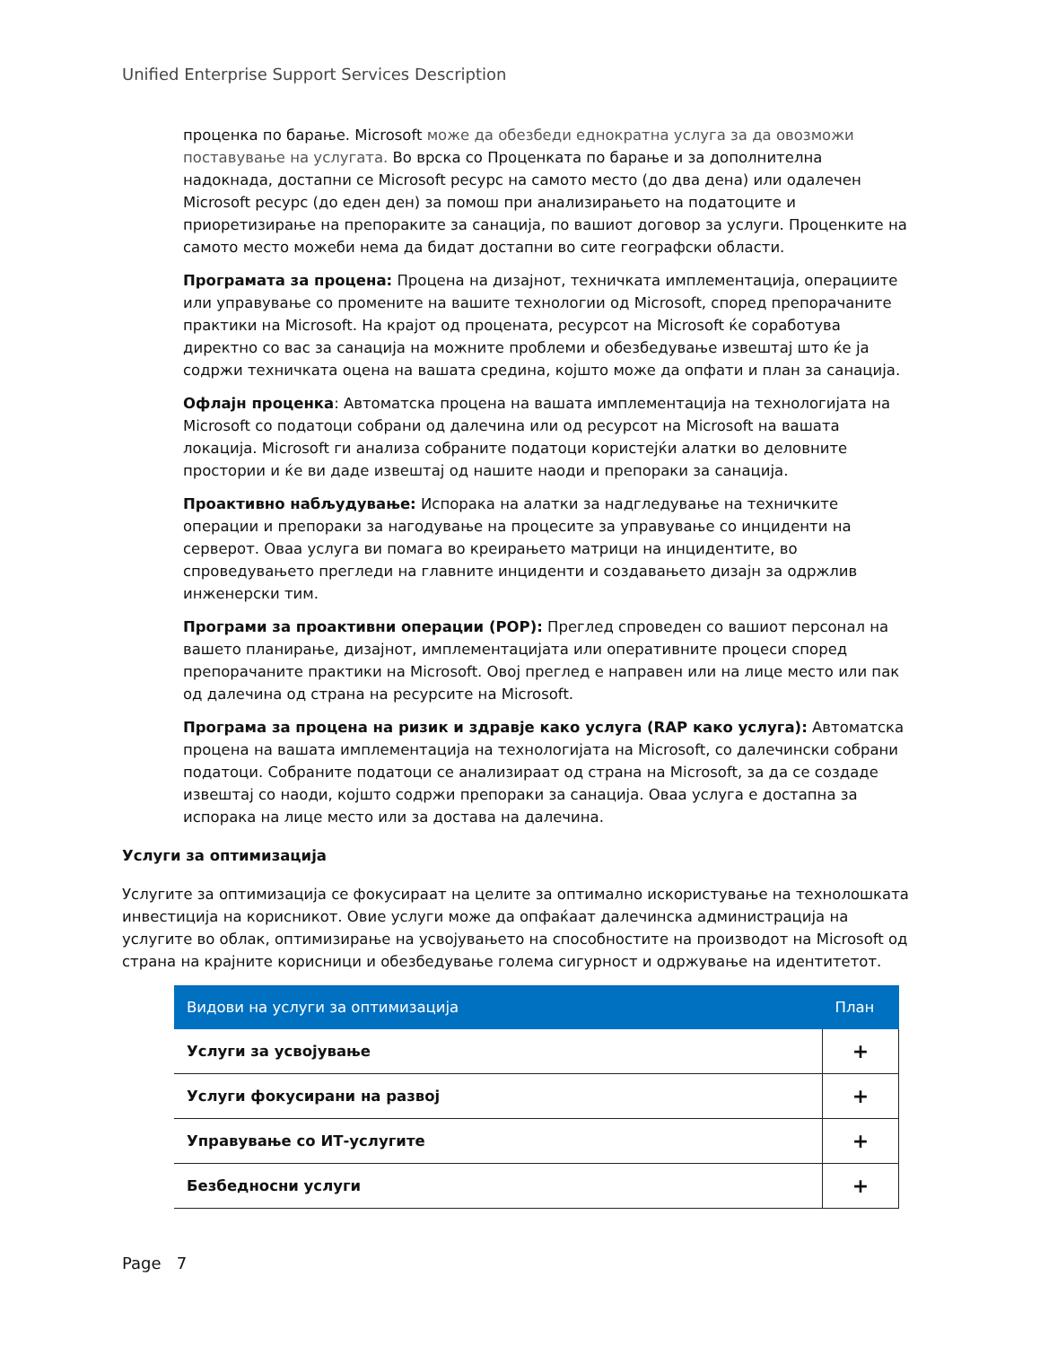Unified Enterprise Support Services Description
проценка по барање. Microsoft може да обезбеди еднократна услуга за да овозможи поставување на услугата. Во врска со Проценката по барање и за дополнителна надокнада, достапни се Microsoft ресурс на самото место (до два дена) или одалечен Microsoft ресурс (до еден ден) за помош при анализирањето на податоците и приоретизирање на препораките за санација, по вашиот договор за услуги. Проценките на самото место можеби нема да бидат достапни во сите географски области.
Програмата за процена: Процена на дизајнот, техничката имплементација, операциите или управување со промените на вашите технологии од Microsoft, според препорачаните практики на Microsoft. На крајот од процената, ресурсот на Microsoft ќе соработува директно со вас за санација на можните проблеми и обезбедување извештај што ќе ја содржи техничката оцена на вашата средина, којшто може да опфати и план за санација.
Офлајн проценка: Автоматска процена на вашата имплементација на технологијата на Microsoft со податоци собрани од далечина или од ресурсот на Microsoft на вашата локација. Microsoft ги анализа собраните податоци користејќи алатки во деловните простории и ќе ви даде извештај од нашите наоди и препораки за санација.
Проактивно набљудување: Испорака на алатки за надгледување на техничките операции и препораки за нагодување на процесите за управување со инциденти на серверот. Оваа услуга ви помага во креирањето матрици на инцидентите, во спроведувањето прегледи на главните инциденти и создавањето дизајн за одржлив инженерски тим.
Програми за проактивни операции (POP): Преглед спроведен со вашиот персонал на вашето планирање, дизајнот, имплементацијата или оперативните процеси според препорачаните практики на Microsoft. Овој преглед е направен или на лице место или пак од далечина од страна на ресурсите на Microsoft.
Програма за процена на ризик и здравје како услуга (RAP како услуга): Автоматска процена на вашата имплементација на технологијата на Microsoft, со далечински собрани податоци. Собраните податоци се анализираат од страна на Microsoft, за да се создаде извештај со наоди, којшто содржи препораки за санација. Оваа услуга е достапна за испорака на лице место или за достава на далечина.
Услуги за оптимизација
Услугите за оптимизација се фокусираат на целите за оптимално искористување на технолошката инвестиција на корисникот. Овие услуги може да опфаќаат далечинска администрација на услугите во облак, оптимизирање на усвојувањето на способностите на производот на Microsoft од страна на крајните корисници и обезбедување голема сигурност и одржување на идентитетот.
| Видови на услуги за оптимизација | План |
| --- | --- |
| Услуги за усвојување | + |
| Услуги фокусирани на развој | + |
| Управување со ИТ-услугите | + |
| Безбедносни услуги | + |
Page 7